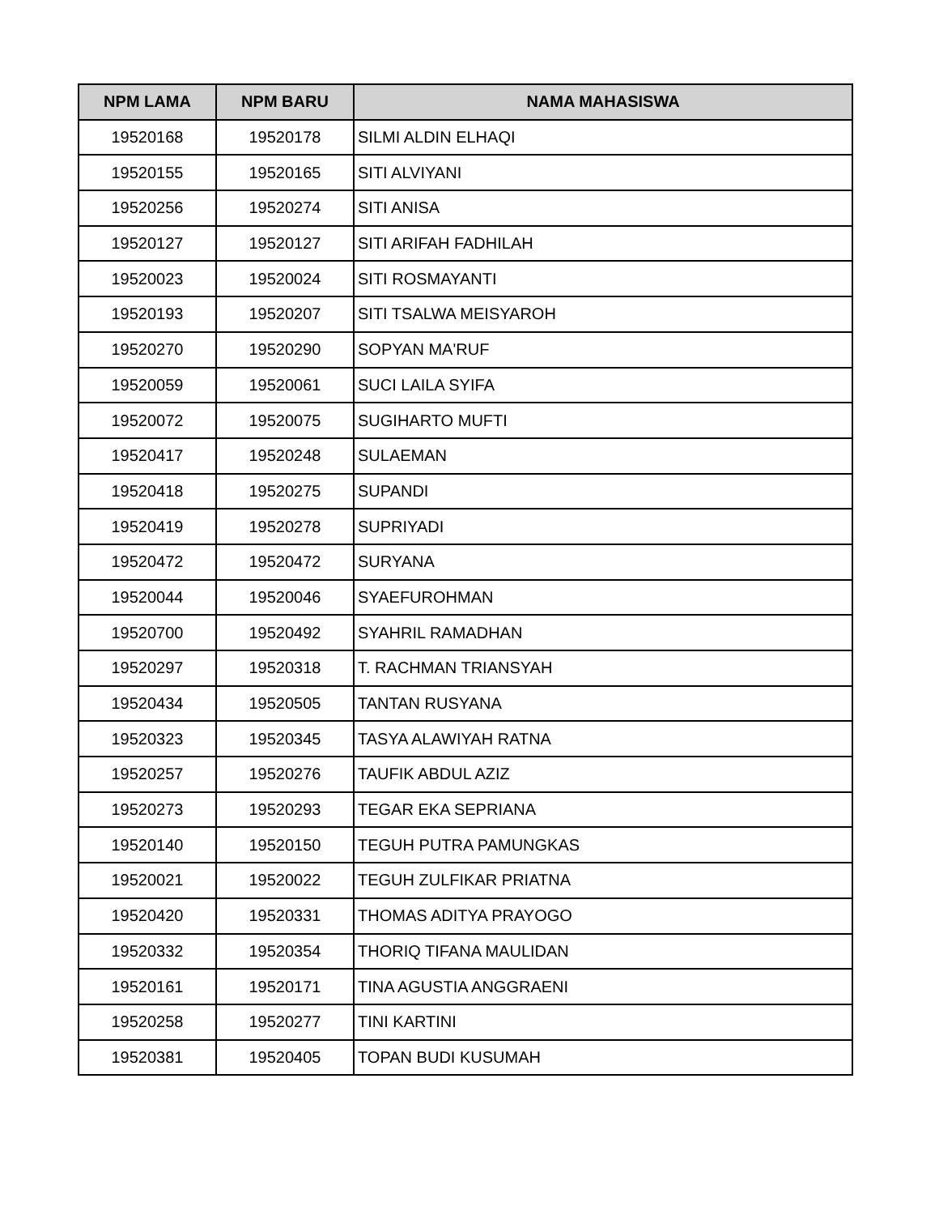| NPM LAMA | NPM BARU | NAMA MAHASISWA |
| --- | --- | --- |
| 19520168 | 19520178 | SILMI ALDIN ELHAQI |
| 19520155 | 19520165 | SITI ALVIYANI |
| 19520256 | 19520274 | SITI ANISA |
| 19520127 | 19520127 | SITI ARIFAH FADHILAH |
| 19520023 | 19520024 | SITI ROSMAYANTI |
| 19520193 | 19520207 | SITI TSALWA MEISYAROH |
| 19520270 | 19520290 | SOPYAN MA'RUF |
| 19520059 | 19520061 | SUCI LAILA SYIFA |
| 19520072 | 19520075 | SUGIHARTO MUFTI |
| 19520417 | 19520248 | SULAEMAN |
| 19520418 | 19520275 | SUPANDI |
| 19520419 | 19520278 | SUPRIYADI |
| 19520472 | 19520472 | SURYANA |
| 19520044 | 19520046 | SYAEFUROHMAN |
| 19520700 | 19520492 | SYAHRIL RAMADHAN |
| 19520297 | 19520318 | T. RACHMAN TRIANSYAH |
| 19520434 | 19520505 | TANTAN RUSYANA |
| 19520323 | 19520345 | TASYA ALAWIYAH RATNA |
| 19520257 | 19520276 | TAUFIK ABDUL AZIZ |
| 19520273 | 19520293 | TEGAR EKA SEPRIANA |
| 19520140 | 19520150 | TEGUH PUTRA PAMUNGKAS |
| 19520021 | 19520022 | TEGUH ZULFIKAR PRIATNA |
| 19520420 | 19520331 | THOMAS ADITYA PRAYOGO |
| 19520332 | 19520354 | THORIQ TIFANA MAULIDAN |
| 19520161 | 19520171 | TINA AGUSTIA ANGGRAENI |
| 19520258 | 19520277 | TINI KARTINI |
| 19520381 | 19520405 | TOPAN BUDI KUSUMAH |